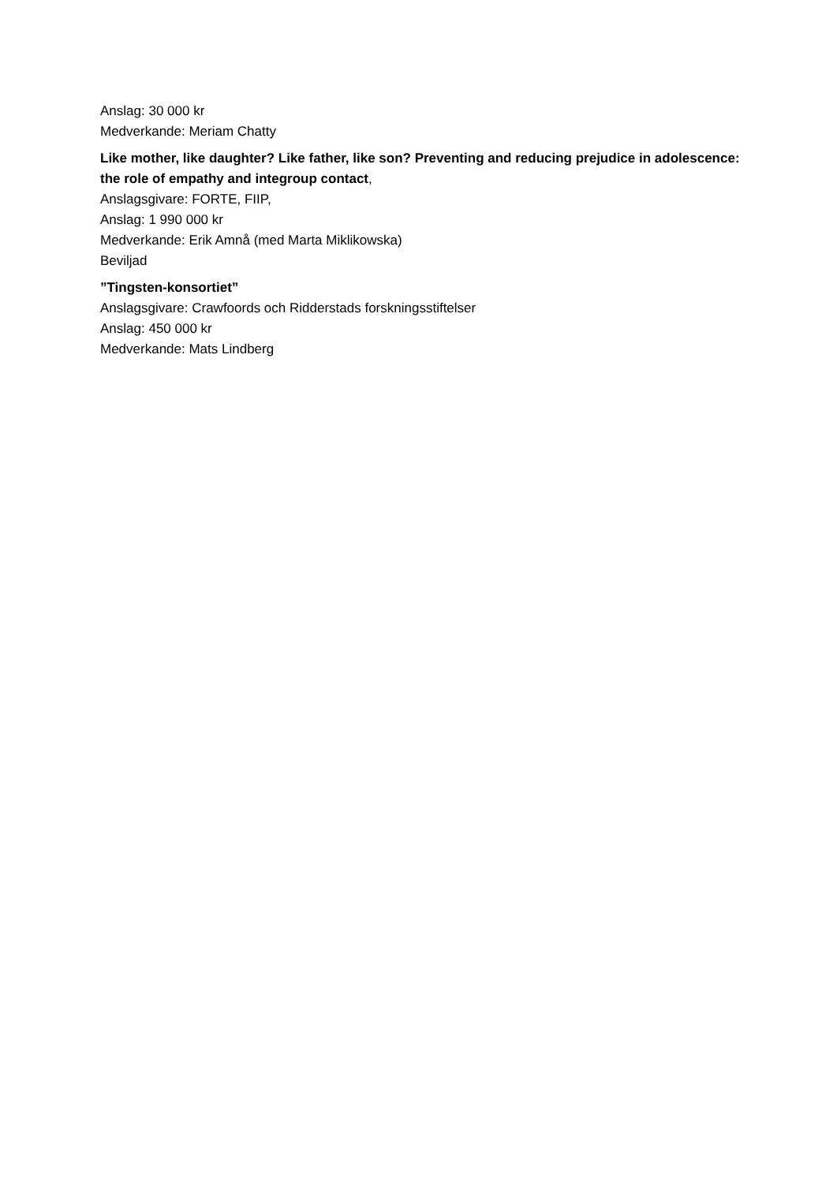Anslag: 30 000 kr
Medverkande: Meriam Chatty
Like mother, like daughter? Like father, like son? Preventing and reducing prejudice in adolescence: the role of empathy and integroup contact,
Anslagsgivare: FORTE, FIIP,
Anslag: 1 990 000 kr
Medverkande: Erik Amnå (med Marta Miklikowska)
Beviljad
”Tingsten-konsortiet”
Anslagsgivare: Crawfoords och Ridderstads forskningsstiftelser
Anslag: 450 000 kr
Medverkande: Mats Lindberg